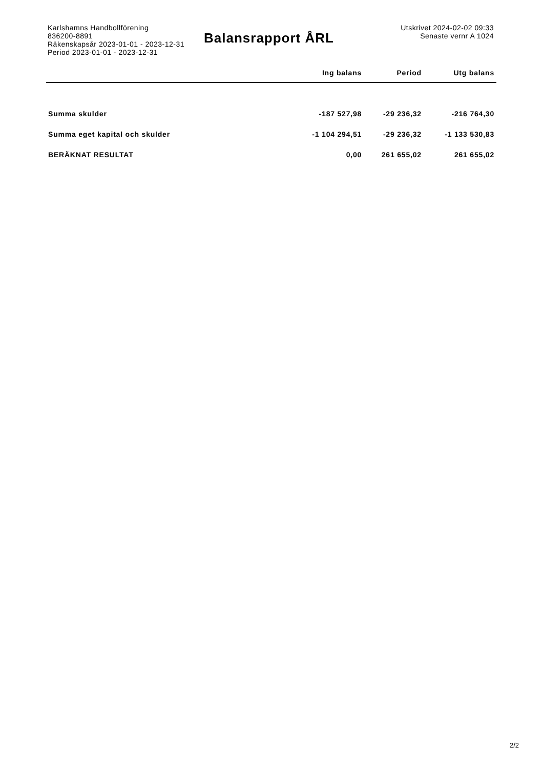Karlshamns Handbollförening
836200-8891
Räkenskapsår 2023-01-01 - 2023-12-31
Period 2023-01-01 - 2023-12-31
Balansrapport ÅRL
Utskrivet 2024-02-02 09:33
Senaste vernr A 1024
| | Ing balans | Period | Utg balans |
| --- | --- | --- | --- |
| Summa skulder | -187 527,98 | -29 236,32 | -216 764,30 |
| Summa eget kapital och skulder | -1 104 294,51 | -29 236,32 | -1 133 530,83 |
| BERÄKNAT RESULTAT | 0,00 | 261 655,02 | 261 655,02 |
2/2